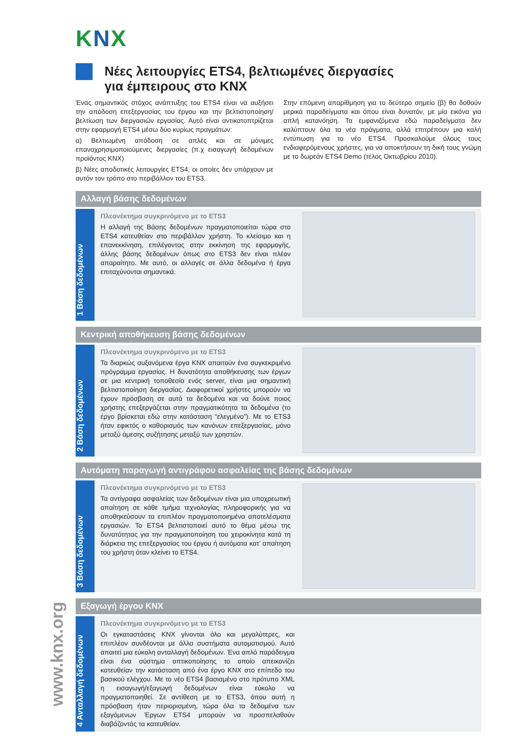www.knx.org
KNX
Νέες λειτουργίες ETS4, βελτιωμένες διεργασίες
για έμπειρους στο KNX
Ένας σημαντικός στόχος ανάπτυξης του ETS4 είναι να αυξήσει την απόδοση επεξεργασίας του έργου και την βελτιστοποίηση/ βελτίωση των διεργασιών εργασίας. Αυτό είναι αντικατοπτρίζεται στην εφαρμογή ETS4 μέσω δύο κυρίως πραγμάτων:
α) Βελτιωμένη απόδοση σε απλές και σε μόνιμες επαναχρησιμοποιούμενες διεργασίες (π.χ εισαγωγή δεδομένων προϊόντος KNX)
β) Νέες αποδοτικές λειτουργίες ETS4, οι οποίες δεν υπάρχουν με αυτόν τον τρόπο στο περιβάλλον του ETS3.
Στην επόμενη απαρίθμηση για το δεύτερο σημείο (β) θα δοθούν μερικά παραδείγματα και όπου είναι δυνατόν, με μία εικόνα για απλή κατανόηση. Τα εμφανιζόμενα εδώ παραδείγματα δεν καλύπτουν όλα τα νέα πράγματα, αλλά επιτρέπουν μια καλή εντύπωση για το νέο ETS4. Προσκαλούμε όλους τους ενδιαφερόμενους χρήστες, για να αποκτήσουν τη δική τους γνώμη με το δωρεάν ETS4 Demo (τέλος Οκτωβρίου 2010).
Αλλαγή βάσης δεδομένων
1 Βάση δεδομένων
Πλεονέκτημα συγκρινόμενο με το ETS3
Η αλλαγή της Βάσης δεδομένων πραγματοποιείται τώρα στο ETS4 κατευθείαν στο περιβάλλον χρήστη. Το κλείσιμο και η επανεκκίνηση, επιλέγοντας στην εκκίνηση της εφαρμογής, άλλης βάσης δεδομένων όπως στο ETS3 δεν είναι πλέον απαραίτητο. Με αυτό, οι αλλαγές σε άλλα δεδομένα ή έργα επιταχύνονται σημαντικά.
Κεντρική αποθήκευση βάσης δεδομένων
2 Βάση δεδομένων
Πλεονέκτημα συγκρινόμενο με το ETS3
Τα διαρκώς αυξανόμενα έργα KNX απαιτούν ένα συγκεκριμένο πρόγραμμα εργασίας. Η δυνατότητα αποθήκευσης των έργων σε μια κεντρική τοποθεσία ενός server, είναι μια σημαντική βελτιστοποίηση διεργασίας. Διαφορετικοί χρήστες μπορούν να έχουν πρόσβαση σε αυτά τα δεδομένα και να δούνε ποιος χρήστης επεξεργάζεται στην πραγματικότητα τα δεδομένα (το έργο βρίσκεται εδώ στην κατάσταση “ελεγμένο”). Με το ETS3 ήταν εφικτός ο καθορισμός των κανόνων επεξεργασίας, μόνο μεταξύ άμεσης συζήτησης μεταξύ των χρηστών.
Αυτόματη παραγωγή αντιγράφου ασφαλείας της βάσης δεδομένων
3 Βάση δεδομένων
Πλεονέκτημα συγκρινόμενο με το ETS3
Τα αντίγραφα ασφαλείας των δεδομένων είναι μια υποχρεωτική απαίτηση σε κάθε τμήμα τεχνολογίας πληροφορικής για να αποθηκεύσουν τα επιπλέον πραγματοποιημένα αποτελέσματα εργασιών. Το ETS4 βελτιστοποιεί αυτό το θέμα μέσω της δυνατότητας για την πραγματοποίηση του χειροκίνητα κατά τη διάρκεια της επεξεργασίας του έργου ή αυτόματα κατ’ απαίτηση του χρήστη όταν κλείνει το ETS4.
Εξαγωγή έργου KNX
4 Ανταλλαγή δεδομένων
Πλεονέκτημα συγκρινόμενο με το ETS3
Οι εγκαταστάσεις KNX γίνονται όλο και μεγαλύτερες, και επιπλέον συνδέονται με άλλα συστήματα αυτοματισμού. Αυτό απαιτεί μια εύκολη ανταλλαγή δεδομένων. Ένα απλό παράδειγμα είναι ένα σύστημα οπτικοποίησης το οποίο απεικονίζει κατευθείαν την κατάσταση από ένα έργο KNX στο επίπεδο του βασικού ελέγχου. Με το νέο ETS4 βασισμένο στο πρότυπο XML η εισαγωγή/εξαγωγή δεδομένων είναι εύκολο να πραγματοποιηθεί. Σε αντίθεση με το ETS3, όπου αυτή η πρόσβαση ήταν περιορισμένη, τώρα όλα τα δεδομένα των εξαγόμενων Έργων ETS4 μπορούν να προσπελαθούν διαβάζοντάς τα κατευθείαν.